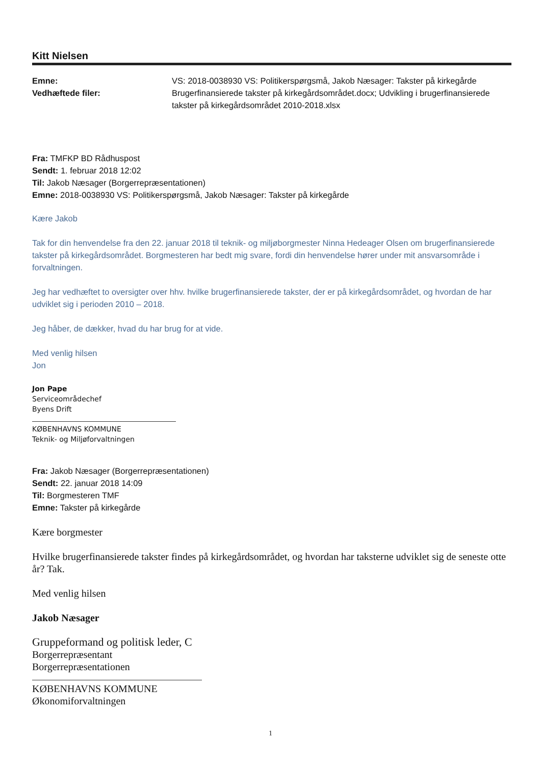Kitt Nielsen
| Emne: | VS: 2018-0038930 VS: Politikerspørgsmå, Jakob Næsager: Takster på kirkegårde |
| Vedhæftede filer: | Brugerfinansierede takster på kirkegårdsområdet.docx; Udvikling i brugerfinansierede takster på kirkegårdsområdet 2010-2018.xlsx |
Fra: TMFKP BD Rådhuspost
Sendt: 1. februar 2018 12:02
Til: Jakob Næsager (Borgerrepræsentationen)
Emne: 2018-0038930 VS: Politikerspørgsmå, Jakob Næsager: Takster på kirkegårde
Kære Jakob
Tak for din henvendelse fra den 22. januar 2018 til teknik- og miljøborgmester Ninna Hedeager Olsen om brugerfinansierede takster på kirkegårdsområdet. Borgmesteren har bedt mig svare, fordi din henvendelse hører under mit ansvarsområde i forvaltningen.
Jeg har vedhæftet to oversigter over hhv. hvilke brugerfinansierede takster, der er på kirkegårdsområdet, og hvordan de har udviklet sig i perioden 2010 – 2018.
Jeg håber, de dækker, hvad du har brug for at vide.
Med venlig hilsen
Jon
Jon Pape
Serviceområdechef
Byens Drift
KØBENHAVNS KOMMUNE
Teknik- og Miljøforvaltningen
Fra: Jakob Næsager (Borgerrepræsentationen)
Sendt: 22. januar 2018 14:09
Til: Borgmesteren TMF
Emne: Takster på kirkegårde
Kære borgmester
Hvilke brugerfinansierede takster findes på kirkegårdsområdet, og hvordan har taksterne udviklet sig de seneste otte år? Tak.
Med venlig hilsen
Jakob Næsager
Gruppeformand og politisk leder, C
Borgerrepræsentant
Borgerrepræsentationen
KØBENHAVNS KOMMUNE
Økonomiforvaltningen
1